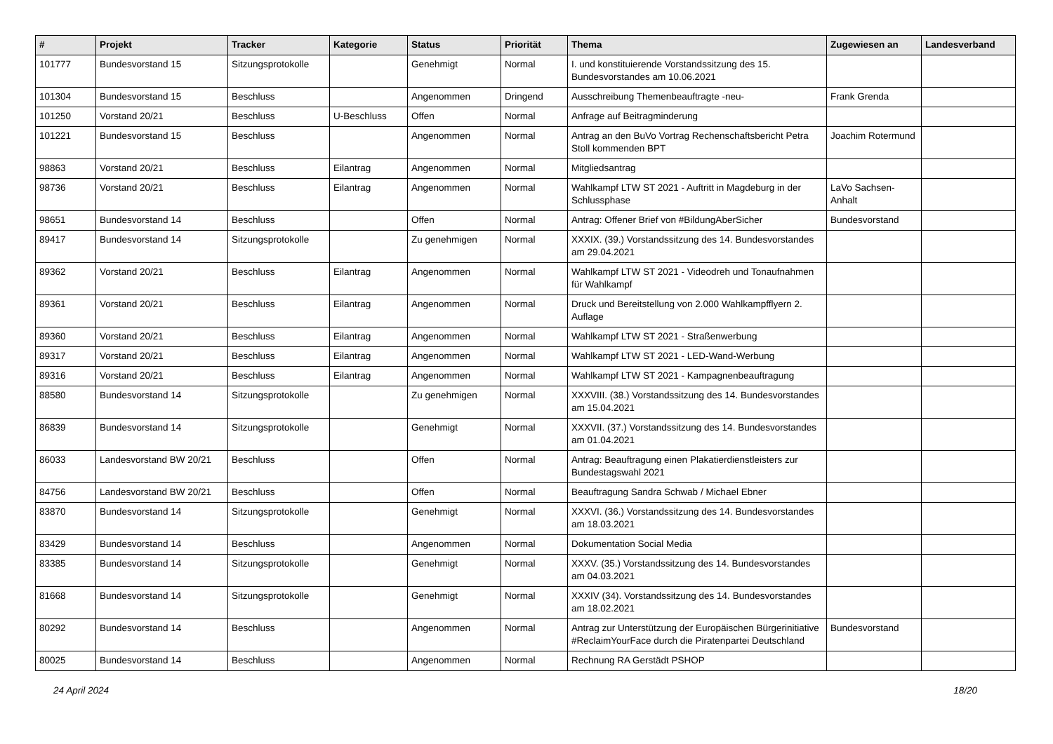| # | Projekt | Tracker | Kategorie | Status | Priorität | Thema | Zugewiesen an | Landesverband |
| --- | --- | --- | --- | --- | --- | --- | --- | --- |
| 101777 | Bundesvorstand 15 | Sitzungsprotokolle | | Genehmigt | Normal | I. und konstituierende Vorstandssitzung des 15. Bundesvorstandes am 10.06.2021 | | |
| 101304 | Bundesvorstand 15 | Beschluss | | Angenommen | Dringend | Ausschreibung Themenbeauftragte -neu- | Frank Grenda | |
| 101250 | Vorstand 20/21 | Beschluss | U-Beschluss | Offen | Normal | Anfrage auf Beitragminderung | | |
| 101221 | Bundesvorstand 15 | Beschluss | | Angenommen | Normal | Antrag an den BuVo Vortrag Rechenschaftsbericht Petra Stoll kommenden BPT | Joachim Rotermund | |
| 98863 | Vorstand 20/21 | Beschluss | Eilantrag | Angenommen | Normal | Mitgliedsantrag | | |
| 98736 | Vorstand 20/21 | Beschluss | Eilantrag | Angenommen | Normal | Wahlkampf LTW ST 2021 - Auftritt in Magdeburg in der Schlussphase | LaVo Sachsen-Anhalt | |
| 98651 | Bundesvorstand 14 | Beschluss | | Offen | Normal | Antrag: Offener Brief von #BildungAberSicher | Bundesvorstand | |
| 89417 | Bundesvorstand 14 | Sitzungsprotokolle | | Zu genehmigen | Normal | XXXIX. (39.) Vorstandssitzung des 14. Bundesvorstandes am 29.04.2021 | | |
| 89362 | Vorstand 20/21 | Beschluss | Eilantrag | Angenommen | Normal | Wahlkampf LTW ST 2021 - Videodreh und Tonaufnahmen für Wahlkampf | | |
| 89361 | Vorstand 20/21 | Beschluss | Eilantrag | Angenommen | Normal | Druck und Bereitstellung von 2.000 Wahlkampfflyern 2. Auflage | | |
| 89360 | Vorstand 20/21 | Beschluss | Eilantrag | Angenommen | Normal | Wahlkampf LTW ST 2021 - Straßenwerbung | | |
| 89317 | Vorstand 20/21 | Beschluss | Eilantrag | Angenommen | Normal | Wahlkampf LTW ST 2021 - LED-Wand-Werbung | | |
| 89316 | Vorstand 20/21 | Beschluss | Eilantrag | Angenommen | Normal | Wahlkampf LTW ST 2021 - Kampagnenbeauftragung | | |
| 88580 | Bundesvorstand 14 | Sitzungsprotokolle | | Zu genehmigen | Normal | XXXVIII. (38.) Vorstandssitzung des 14. Bundesvorstandes am 15.04.2021 | | |
| 86839 | Bundesvorstand 14 | Sitzungsprotokolle | | Genehmigt | Normal | XXXVII. (37.) Vorstandssitzung des 14. Bundesvorstandes am 01.04.2021 | | |
| 86033 | Landesvorstand BW 20/21 | Beschluss | | Offen | Normal | Antrag: Beauftragung einen Plakatierdienstleisters zur Bundestagswahl 2021 | | |
| 84756 | Landesvorstand BW 20/21 | Beschluss | | Offen | Normal | Beauftragung Sandra Schwab / Michael Ebner | | |
| 83870 | Bundesvorstand 14 | Sitzungsprotokolle | | Genehmigt | Normal | XXXVI. (36.) Vorstandssitzung des 14. Bundesvorstandes am 18.03.2021 | | |
| 83429 | Bundesvorstand 14 | Beschluss | | Angenommen | Normal | Dokumentation Social Media | | |
| 83385 | Bundesvorstand 14 | Sitzungsprotokolle | | Genehmigt | Normal | XXXV. (35.) Vorstandssitzung des 14. Bundesvorstandes am 04.03.2021 | | |
| 81668 | Bundesvorstand 14 | Sitzungsprotokolle | | Genehmigt | Normal | XXXIV (34). Vorstandssitzung des 14. Bundesvorstandes am 18.02.2021 | | |
| 80292 | Bundesvorstand 14 | Beschluss | | Angenommen | Normal | Antrag zur Unterstützung der Europäischen Bürgerinitiative #ReclaimYourFace durch die Piratenpartei Deutschland | Bundesvorstand | |
| 80025 | Bundesvorstand 14 | Beschluss | | Angenommen | Normal | Rechnung RA Gerstädt PSHOP | | |
24 April 2024 18/20